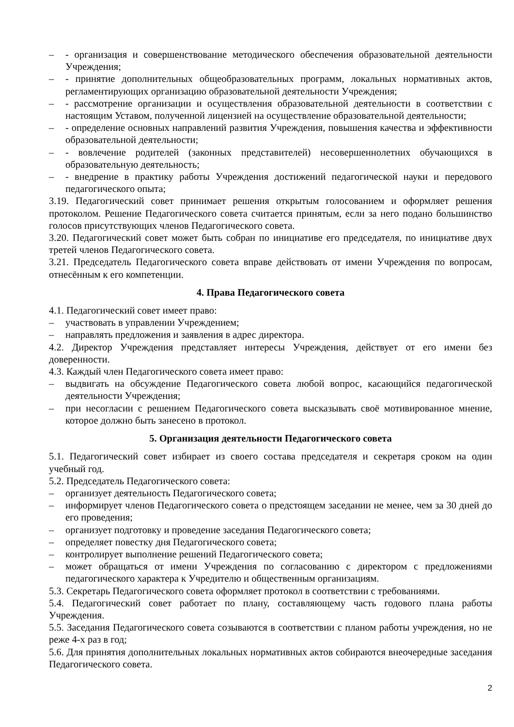– - организация и совершенствование методического обеспечения образовательной деятельности Учреждения;
– - принятие дополнительных общеобразовательных программ, локальных нормативных актов, регламентирующих организацию образовательной деятельности Учреждения;
– - рассмотрение организации и осуществления образовательной деятельности в соответствии с настоящим Уставом, полученной лицензией на осуществление образовательной деятельности;
– - определение основных направлений развития Учреждения, повышения качества и эффективности образовательной деятельности;
– - вовлечение родителей (законных представителей) несовершеннолетних обучающихся в образовательную деятельность;
– - внедрение в практику работы Учреждения достижений педагогической науки и передового педагогического опыта;
3.19. Педагогический совет принимает решения открытым голосованием и оформляет решения протоколом. Решение Педагогического совета считается принятым, если за него подано большинство голосов присутствующих членов Педагогического совета.
3.20. Педагогический совет может быть собран по инициативе его председателя, по инициативе двух третей членов Педагогического совета.
3.21. Председатель Педагогического совета вправе действовать от имени Учреждения по вопросам, отнесённым к его компетенции.
4. Права Педагогического совета
4.1. Педагогический совет имеет право:
– участвовать в управлении Учреждением;
– направлять предложения и заявления в адрес директора.
4.2. Директор Учреждения представляет интересы Учреждения, действует от его имени без доверенности.
4.3. Каждый член Педагогического совета имеет право:
– выдвигать на обсуждение Педагогического совета любой вопрос, касающийся педагогической деятельности Учреждения;
– при несогласии с решением Педагогического совета высказывать своё мотивированное мнение, которое должно быть занесено в протокол.
5. Организация деятельности Педагогического совета
5.1. Педагогический совет избирает из своего состава председателя и секретаря сроком на один учебный год.
5.2. Председатель Педагогического совета:
– организует деятельность Педагогического совета;
– информирует членов Педагогического совета о предстоящем заседании не менее, чем за 30 дней до его проведения;
– организует подготовку и проведение заседания Педагогического совета;
– определяет повестку дня Педагогического совета;
– контролирует выполнение решений Педагогического совета;
– может обращаться от имени Учреждения по согласованию с директором с предложениями педагогического характера к Учредителю и общественным организациям.
5.3. Секретарь Педагогического совета оформляет протокол в соответствии с требованиями.
5.4. Педагогический совет работает по плану, составляющему часть годового плана работы Учреждения.
5.5. Заседания Педагогического совета созываются в соответствии с планом работы учреждения, но не реже 4-х раз в год;
5.6. Для принятия дополнительных локальных нормативных актов собираются внеочередные заседания Педагогического совета.
2